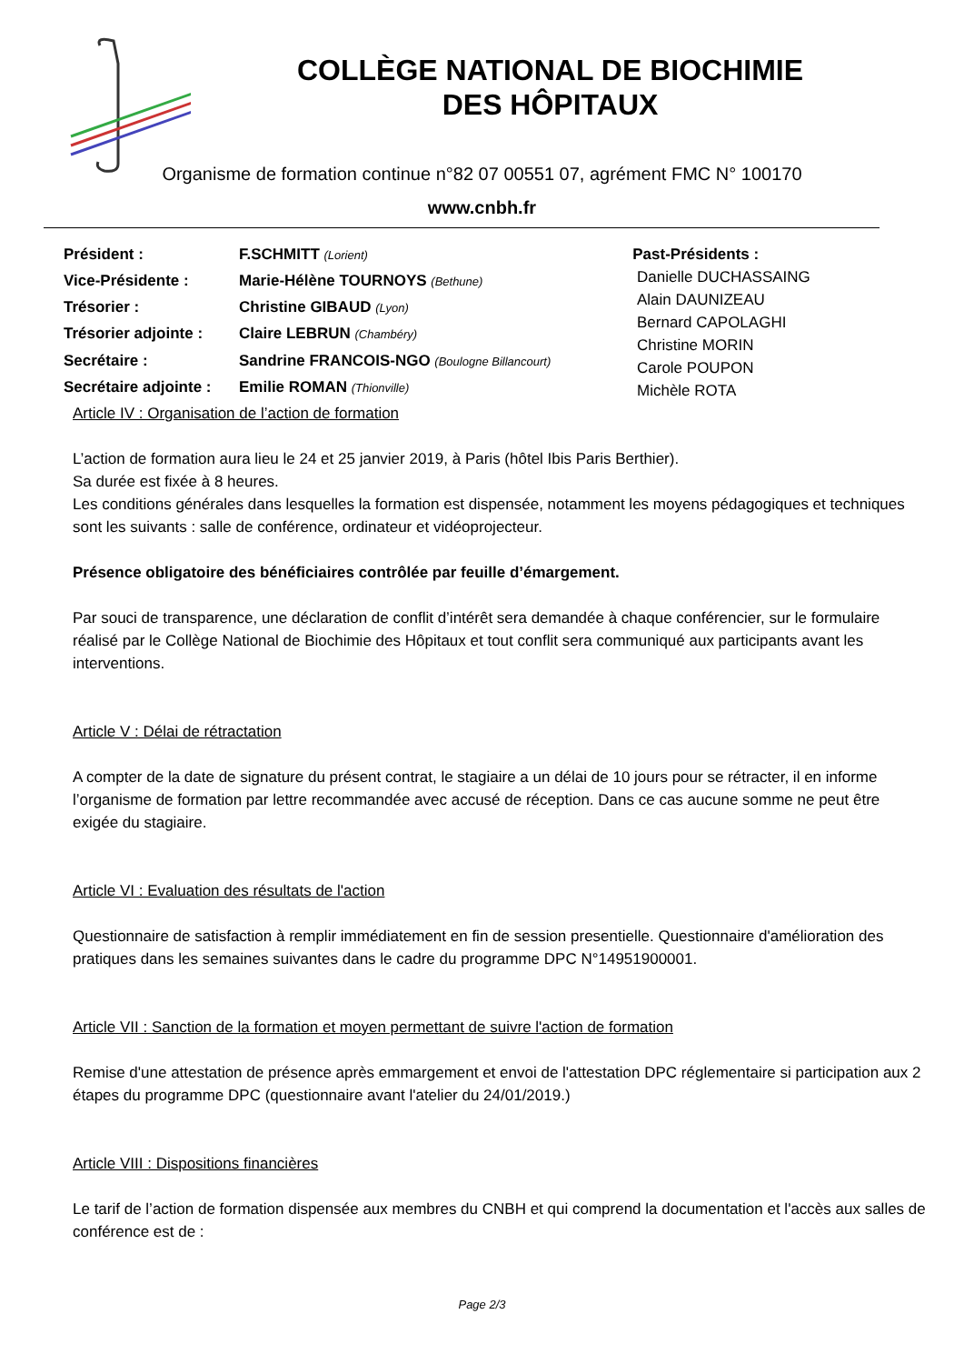COLLÈGE NATIONAL DE BIOCHIMIE
DES HÔPITAUX
Organisme de formation continue n°82 07 00551 07, agrément FMC N° 100170
www.cnbh.fr
| Président : | F.SCHMITT (Lorient) |
| Vice-Présidente : | Marie-Hélène TOURNOYS (Bethune) |
| Trésorier : | Christine GIBAUD (Lyon) |
| Trésorier adjointe : | Claire LEBRUN (Chambéry) |
| Secrétaire : | Sandrine FRANCOIS-NGO (Boulogne Billancourt) |
| Secrétaire adjointe : | Emilie ROMAN (Thionville) |
Past-Présidents :
Danielle DUCHASSAING
Alain DAUNIZEAU
Bernard CAPOLAGHI
Christine MORIN
Carole POUPON
Michèle ROTA
Article IV : Organisation de l’action de formation
L’action de formation aura lieu le 24 et 25 janvier 2019, à Paris (hôtel Ibis Paris Berthier).
Sa durée est fixée à 8 heures.
Les conditions générales dans lesquelles la formation est dispensée, notamment les moyens pédagogiques et techniques sont les suivants : salle de conférence, ordinateur et vidéoprojecteur.
Présence obligatoire des bénéficiaires contrôlée par feuille d’émargement.
Par souci de transparence, une déclaration de conflit d’intérêt sera demandée à chaque conférencier, sur le formulaire réalisé par le Collège National de Biochimie des Hôpitaux et tout conflit sera communiqué aux participants avant les interventions.
Article V : Délai de rétractation
A compter de la date de signature du présent contrat, le stagiaire a un délai de 10 jours pour se rétracter, il en informe l’organisme de formation par lettre recommandée avec accusé de réception. Dans ce cas aucune somme ne peut être exigée du stagiaire.
Article VI : Evaluation des résultats de l'action
Questionnaire de satisfaction à remplir immédiatement en fin de session presentielle. Questionnaire d'amélioration des pratiques dans les semaines suivantes dans le cadre du programme DPC N°14951900001.
Article VII : Sanction de la formation et moyen permettant de suivre l'action de formation
Remise d'une attestation de présence après emmargement et envoi de l'attestation DPC réglementaire si participation aux 2 étapes du programme DPC (questionnaire avant l'atelier du 24/01/2019.)
Article VIII : Dispositions financières
Le tarif de l’action de formation dispensée aux membres du CNBH et qui comprend la documentation et l'accès aux salles de conférence est de :
Page 2/3